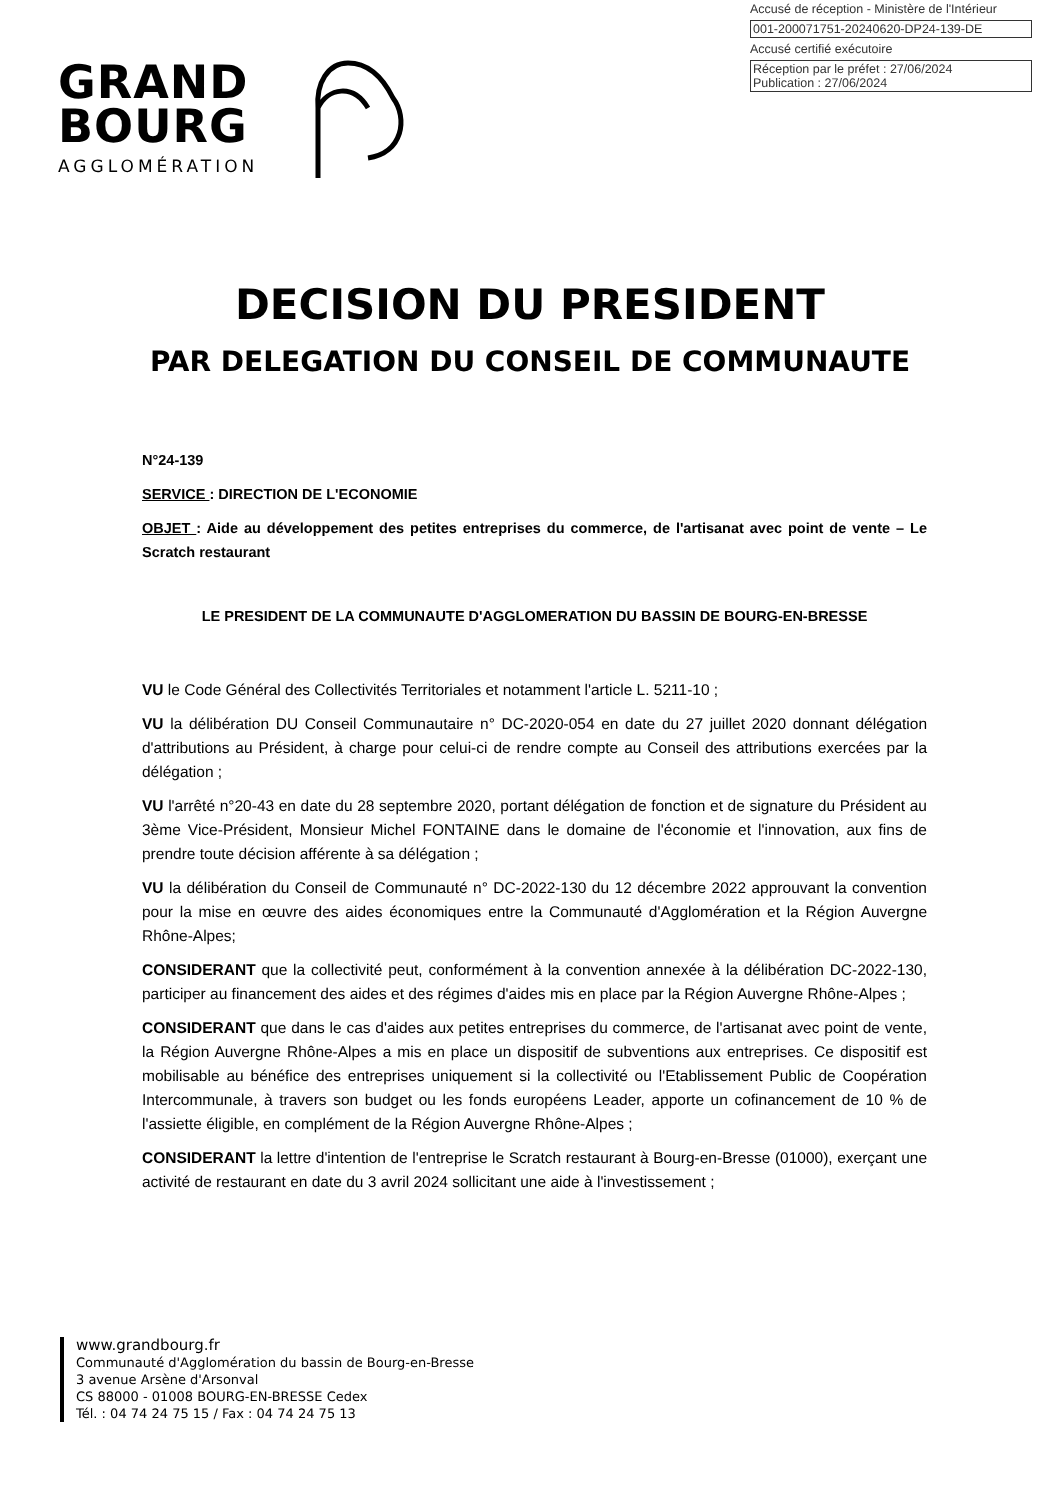Accusé de réception - Ministère de l'Intérieur
001-200071751-20240620-DP24-139-DE
Accusé certifié exécutoire
Réception par le préfet : 27/06/2024
Publication : 27/06/2024
GRAND
BOURG
AGGLOMÉRATION
DECISION DU PRESIDENT
PAR DELEGATION DU CONSEIL DE COMMUNAUTE
N°24-139
SERVICE : DIRECTION DE L'ECONOMIE
OBJET : Aide au développement des petites entreprises du commerce, de l'artisanat avec point de vente – Le Scratch restaurant
LE PRESIDENT DE LA COMMUNAUTE D'AGGLOMERATION DU BASSIN DE BOURG-EN-BRESSE
VU le Code Général des Collectivités Territoriales et notamment l'article L. 5211-10 ;
VU la délibération DU Conseil Communautaire n° DC-2020-054 en date du 27 juillet 2020 donnant délégation d'attributions au Président, à charge pour celui-ci de rendre compte au Conseil des attributions exercées par la délégation ;
VU l'arrêté n°20-43 en date du 28 septembre 2020, portant délégation de fonction et de signature du Président au 3ème Vice-Président, Monsieur Michel FONTAINE dans le domaine de l'économie et l'innovation, aux fins de prendre toute décision afférente à sa délégation ;
VU la délibération du Conseil de Communauté n° DC-2022-130 du 12 décembre 2022 approuvant la convention pour la mise en œuvre des aides économiques entre la Communauté d'Agglomération et la Région Auvergne Rhône-Alpes;
CONSIDERANT que la collectivité peut, conformément à la convention annexée à la délibération DC-2022-130, participer au financement des aides et des régimes d'aides mis en place par la Région Auvergne Rhône-Alpes ;
CONSIDERANT que dans le cas d'aides aux petites entreprises du commerce, de l'artisanat avec point de vente, la Région Auvergne Rhône-Alpes a mis en place un dispositif de subventions aux entreprises. Ce dispositif est mobilisable au bénéfice des entreprises uniquement si la collectivité ou l'Etablissement Public de Coopération Intercommunale, à travers son budget ou les fonds européens Leader, apporte un cofinancement de 10 % de l'assiette éligible, en complément de la Région Auvergne Rhône-Alpes ;
CONSIDERANT la lettre d'intention de l'entreprise le Scratch restaurant à Bourg-en-Bresse (01000), exerçant une activité de restaurant en date du 3 avril 2024 sollicitant une aide à l'investissement ;
www.grandbourg.fr
Communauté d'Agglomération du bassin de Bourg-en-Bresse
3 avenue Arsène d'Arsonval
CS 88000 - 01008 BOURG-EN-BRESSE Cedex
Tél. : 04 74 24 75 15 / Fax : 04 74 24 75 13